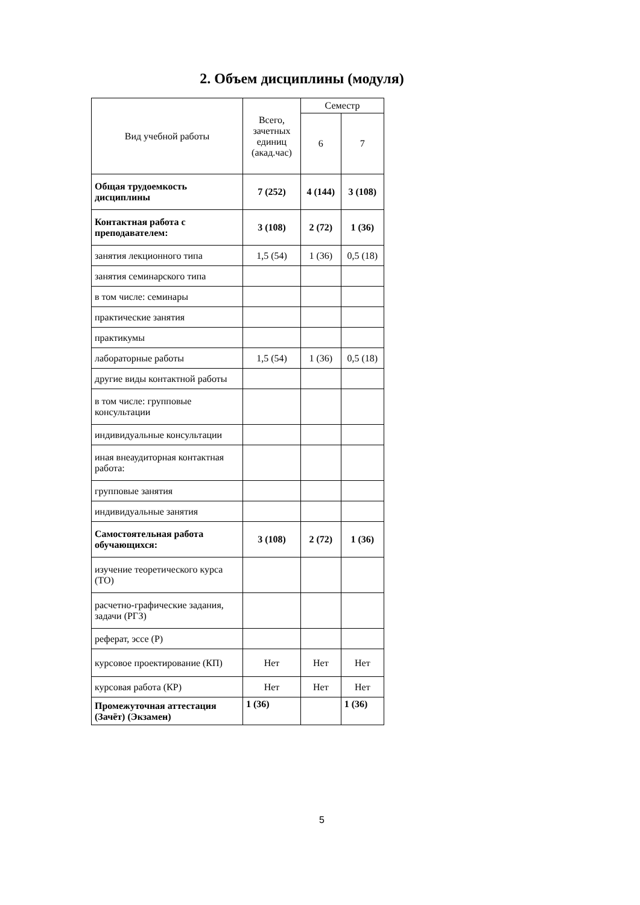2. Объем дисциплины (модуля)
| Вид учебной работы | Всего, зачетных единиц (акад.час) | Семестр | |
| --- | --- | --- | --- |
| | | 6 | 7 |
| Общая трудоемкость дисциплины | 7 (252) | 4 (144) | 3 (108) |
| Контактная работа с преподавателем: | 3 (108) | 2 (72) | 1 (36) |
| занятия лекционного типа | 1,5 (54) | 1 (36) | 0,5 (18) |
| занятия семинарского типа | | | |
| в том числе: семинары | | | |
| практические занятия | | | |
| практикумы | | | |
| лабораторные работы | 1,5 (54) | 1 (36) | 0,5 (18) |
| другие виды контактной работы | | | |
| в том числе: групповые консультации | | | |
| индивидуальные консультации | | | |
| иная внеаудиторная контактная работа: | | | |
| групповые занятия | | | |
| индивидуальные занятия | | | |
| Самостоятельная работа обучающихся: | 3 (108) | 2 (72) | 1 (36) |
| изучение теоретического курса (ТО) | | | |
| расчетно-графические задания, задачи (РГЗ) | | | |
| реферат, эссе (Р) | | | |
| курсовое проектирование (КП) | Нет | Нет | Нет |
| курсовая работа (КР) | Нет | Нет | Нет |
| Промежуточная аттестация (Зачёт) (Экзамен) | 1 (36) | | 1 (36) |
5